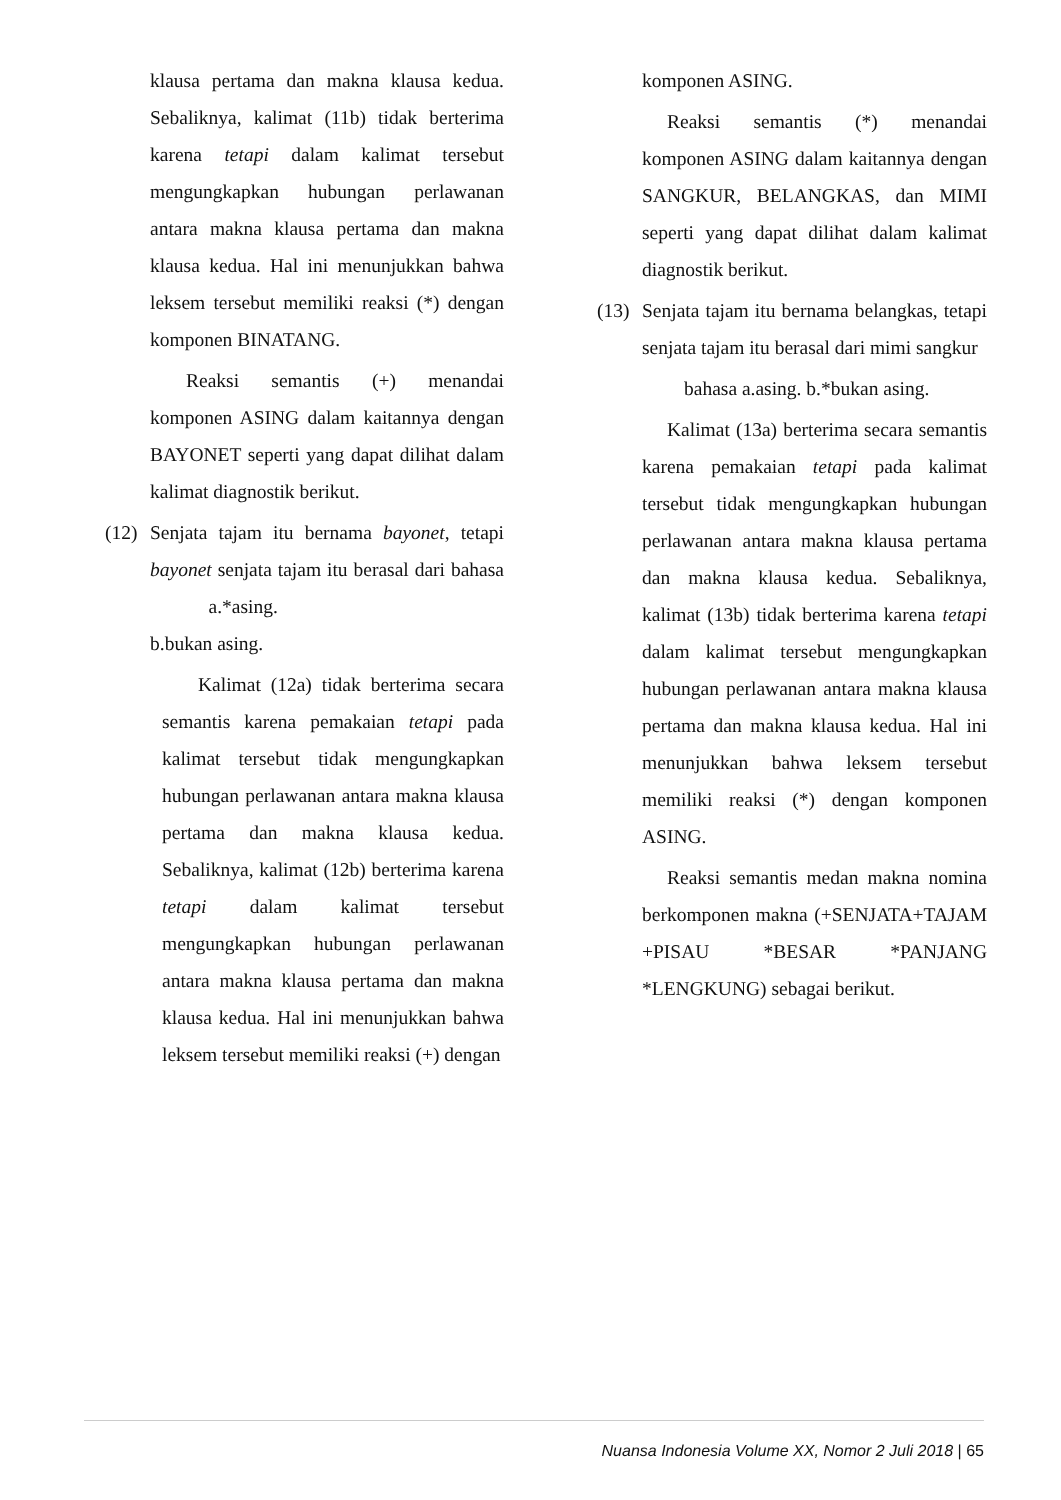klausa pertama dan makna klausa kedua. Sebaliknya, kalimat (11b) tidak berterima karena tetapi dalam kalimat tersebut mengungkapkan hubungan perlawanan antara makna klausa pertama dan makna klausa kedua. Hal ini menunjukkan bahwa leksem tersebut memiliki reaksi (*) dengan komponen BINATANG.
Reaksi semantis (+) menandai komponen ASING dalam kaitannya dengan BAYONET seperti yang dapat dilihat dalam kalimat diagnostik berikut.
(12)
Senjata tajam itu bernama bayonet, tetapi bayonet senjata tajam itu berasal dari bahasa a.*asing.
b.bukan asing.
Kalimat (12a) tidak berterima secara semantis karena pemakaian tetapi pada kalimat tersebut tidak mengungkapkan hubungan perlawanan antara makna klausa pertama dan makna klausa kedua. Sebaliknya, kalimat (12b) berterima karena tetapi dalam kalimat tersebut mengungkapkan hubungan perlawanan antara makna klausa pertama dan makna klausa kedua. Hal ini menunjukkan bahwa leksem tersebut memiliki reaksi (+) dengan
komponen ASING.
Reaksi semantis (*) menandai komponen ASING dalam kaitannya dengan SANGKUR, BELANGKAS, dan MIMI seperti yang dapat dilihat dalam kalimat diagnostik berikut.
(13)
Senjata tajam itu bernama belangkas, tetapi senjata tajam itu berasal dari mimi sangkur
bahasa a.asing. b.*bukan asing.
Kalimat (13a) berterima secara semantis karena pemakaian tetapi pada kalimat tersebut tidak mengungkapkan hubungan perlawanan antara makna klausa pertama dan makna klausa kedua. Sebaliknya, kalimat (13b) tidak berterima karena tetapi dalam kalimat tersebut mengungkapkan hubungan perlawanan antara makna klausa pertama dan makna klausa kedua. Hal ini menunjukkan bahwa leksem tersebut memiliki reaksi (*) dengan komponen ASING.
Reaksi semantis medan makna nomina berkomponen makna (+SENJATA+TAJAM +PISAU *BESAR *PANJANG *LENGKUNG) sebagai berikut.
Nuansa Indonesia Volume XX, Nomor 2 Juli 2018 | 65